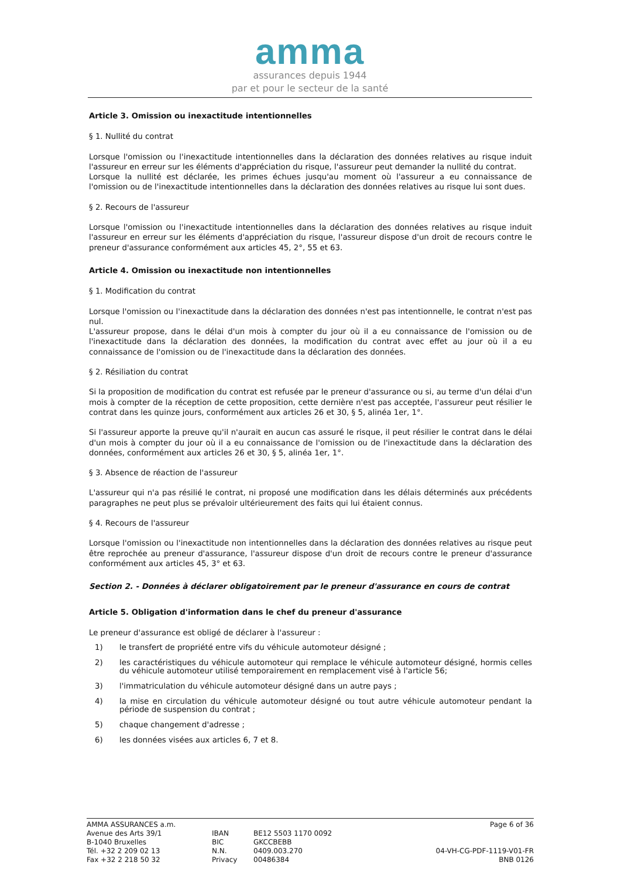amma
assurances depuis 1944
par et pour le secteur de la santé
Article 3. Omission ou inexactitude intentionnelles
§ 1. Nullité du contrat
Lorsque l'omission ou l'inexactitude intentionnelles dans la déclaration des données relatives au risque induit l'assureur en erreur sur les éléments d'appréciation du risque, l'assureur peut demander la nullité du contrat.
Lorsque la nullité est déclarée, les primes échues jusqu'au moment où l'assureur a eu connaissance de l'omission ou de l'inexactitude intentionnelles dans la déclaration des données relatives au risque lui sont dues.
§ 2. Recours de l'assureur
Lorsque l'omission ou l'inexactitude intentionnelles dans la déclaration des données relatives au risque induit l'assureur en erreur sur les éléments d'appréciation du risque, l'assureur dispose d'un droit de recours contre le preneur d'assurance conformément aux articles 45, 2°, 55 et 63.
Article 4. Omission ou inexactitude non intentionnelles
§ 1. Modification du contrat
Lorsque l'omission ou l'inexactitude dans la déclaration des données n'est pas intentionnelle, le contrat n'est pas nul.
L'assureur propose, dans le délai d'un mois à compter du jour où il a eu connaissance de l'omission ou de l'inexactitude dans la déclaration des données, la modification du contrat avec effet au jour où il a eu connaissance de l'omission ou de l'inexactitude dans la déclaration des données.
§ 2. Résiliation du contrat
Si la proposition de modification du contrat est refusée par le preneur d'assurance ou si, au terme d'un délai d'un mois à compter de la réception de cette proposition, cette dernière n'est pas acceptée, l'assureur peut résilier le contrat dans les quinze jours, conformément aux articles 26 et 30, § 5, alinéa 1er, 1°.
Si l'assureur apporte la preuve qu'il n'aurait en aucun cas assuré le risque, il peut résilier le contrat dans le délai d'un mois à compter du jour où il a eu connaissance de l'omission ou de l'inexactitude dans la déclaration des données, conformément aux articles 26 et 30, § 5, alinéa 1er, 1°.
§ 3. Absence de réaction de l'assureur
L'assureur qui n'a pas résilié le contrat, ni proposé une modification dans les délais déterminés aux précédents paragraphes ne peut plus se prévaloir ultérieurement des faits qui lui étaient connus.
§ 4. Recours de l'assureur
Lorsque l'omission ou l'inexactitude non intentionnelles dans la déclaration des données relatives au risque peut être reprochée au preneur d'assurance, l'assureur dispose d'un droit de recours contre le preneur d'assurance conformément aux articles 45, 3° et 63.
Section 2. - Données à déclarer obligatoirement par le preneur d'assurance en cours de contrat
Article 5. Obligation d'information dans le chef du preneur d'assurance
Le preneur d'assurance est obligé de déclarer à l'assureur :
1) le transfert de propriété entre vifs du véhicule automoteur désigné ;
2) les caractéristiques du véhicule automoteur qui remplace le véhicule automoteur désigné, hormis celles du véhicule automoteur utilisé temporairement en remplacement visé à l'article 56;
3) l'immatriculation du véhicule automoteur désigné dans un autre pays ;
4) la mise en circulation du véhicule automoteur désigné ou tout autre véhicule automoteur pendant la période de suspension du contrat ;
5) chaque changement d'adresse ;
6) les données visées aux articles 6, 7 et 8.
AMMA ASSURANCES a.m.
Avenue des Arts 39/1
B-1040 Bruxelles
Tél. +32 2 209 02 13
Fax +32 2 218 50 32
IBAN
BIC
N.N.
Privacy
BE12 5503 1170 0092
GKCCBEBB
0409.003.270
00486384
Page 6 of 36
04-VH-CG-PDF-1119-V01-FR
BNB 0126